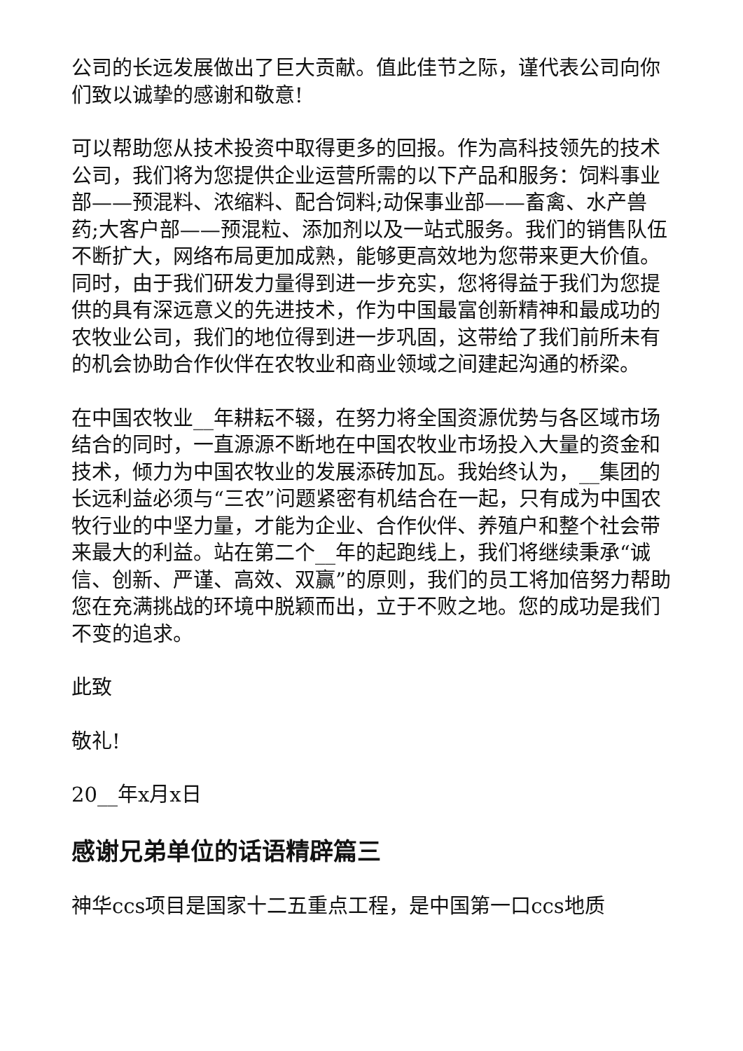公司的长远发展做出了巨大贡献。值此佳节之际，谨代表公司向你们致以诚挚的感谢和敬意!
可以帮助您从技术投资中取得更多的回报。作为高科技领先的技术公司，我们将为您提供企业运营所需的以下产品和服务：饲料事业部——预混料、浓缩料、配合饲料;动保事业部——畜禽、水产兽药;大客户部——预混粒、添加剂以及一站式服务。我们的销售队伍不断扩大，网络布局更加成熟，能够更高效地为您带来更大价值。同时，由于我们研发力量得到进一步充实，您将得益于我们为您提供的具有深远意义的先进技术，作为中国最富创新精神和最成功的农牧业公司，我们的地位得到进一步巩固，这带给了我们前所未有的机会协助合作伙伴在农牧业和商业领域之间建起沟通的桥梁。
在中国农牧业__年耕耘不辍，在努力将全国资源优势与各区域市场结合的同时，一直源源不断地在中国农牧业市场投入大量的资金和技术，倾力为中国农牧业的发展添砖加瓦。我始终认为，__集团的长远利益必须与“三农”问题紧密有机结合在一起，只有成为中国农牧行业的中坚力量，才能为企业、合作伙伴、养殖户和整个社会带来最大的利益。站在第二个__年的起跑线上，我们将继续秉承“诚信、创新、严谨、高效、双赢”的原则，我们的员工将加倍努力帮助您在充满挑战的环境中脱颖而出，立于不败之地。您的成功是我们不变的追求。
此致
敬礼!
20__年x月x日
感谢兄弟单位的话语精辟篇三
神华ccs项目是国家十二五重点工程，是中国第一口ccs地质